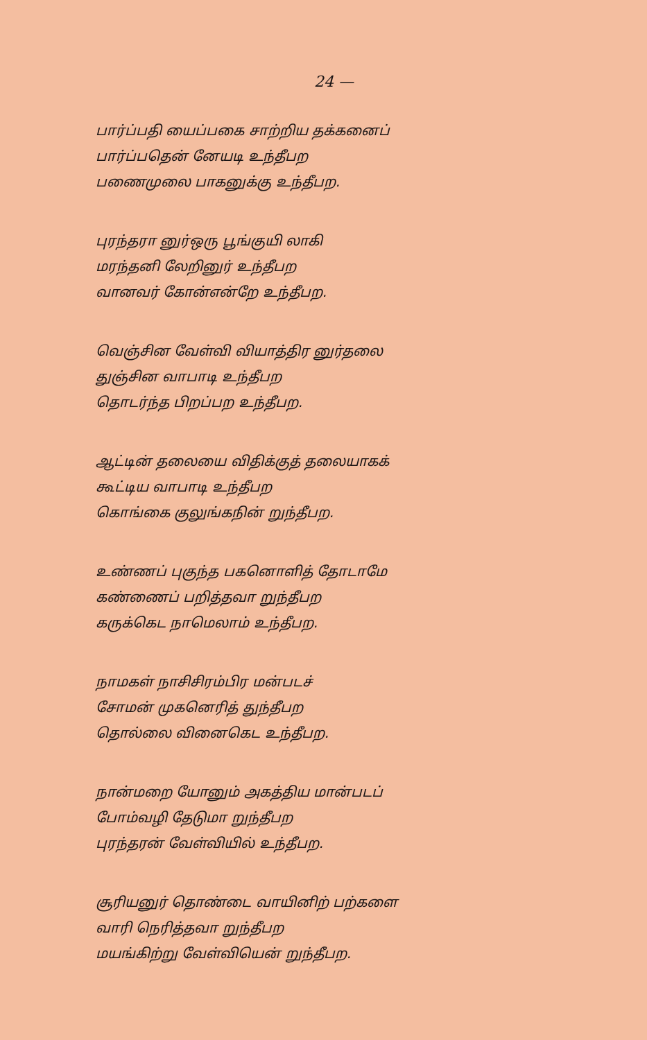24 —
பார்ப்பதி யைப்பகை சாற்றிய தக்கனைப்
பார்ப்பதென் னேயடி உந்தீபற
பணைமுலை பாகனுக்கு உந்தீபற.
புரந்தரா னுர்ஒரு பூங்குயி லாகி
மரந்தனி லேறினுர் உந்தீபற
வானவர் கோன்என்றே உந்தீபற.
வெஞ்சின வேள்வி வியாத்திர னுர்தலை
துஞ்சின வாபாடி உந்தீபற
தொடர்ந்த பிறப்பற உந்தீபற.
ஆட்டின் தலையை விதிக்குத் தலையாகக்
கூட்டிய வாபாடி உந்தீபற
கொங்கை குலுங்கநின் றுந்தீபற.
உண்ணப் புகுந்த பகனொளித் தோடாமே
கண்ணைப் பறித்தவா றுந்தீபற
கருக்கெட நாமெலாம் உந்தீபற.
நாமகள் நாசிசிரம்பிர மன்படச்
சோமன் முகனெரித் துந்தீபற
தொல்லை வினைகெட உந்தீபற.
நான்மறை யோனும் அகத்திய மான்படப்
போம்வழி தேடுமா றுந்தீபற
புரந்தரன் வேள்வியில் உந்தீபற.
சூரியனுர் தொண்டை வாயினிற் பற்களை
வாரி நெரித்தவா றுந்தீபற
மயங்கிற்று வேள்வியென் றுந்தீபற.